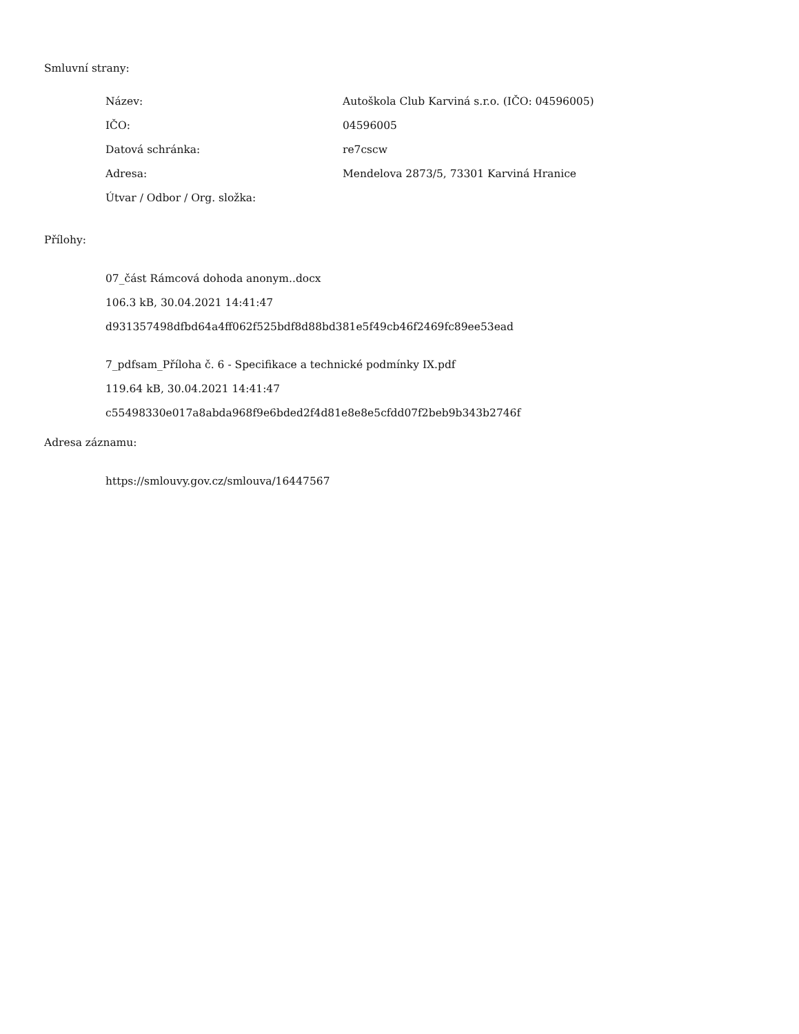Smluvní strany:
| Název: | Autoškola Club Karviná s.r.o. (IČO: 04596005) |
| IČO: | 04596005 |
| Datová schránka: | re7cscw |
| Adresa: | Mendelova 2873/5, 73301 Karviná Hranice |
| Útvar / Odbor / Org. složka: | |
Přílohy:
07_část Rámcová dohoda anonym..docx
106.3 kB, 30.04.2021 14:41:47
d931357498dfbd64a4ff062f525bdf8d88bd381e5f49cb46f2469fc89ee53ead
7_pdfsam_Příloha č. 6 - Specifikace a technické podmínky IX.pdf
119.64 kB, 30.04.2021 14:41:47
c55498330e017a8abda968f9e6bded2f4d81e8e8e5cfdd07f2beb9b343b2746f
Adresa záznamu:
https://smlouvy.gov.cz/smlouva/16447567